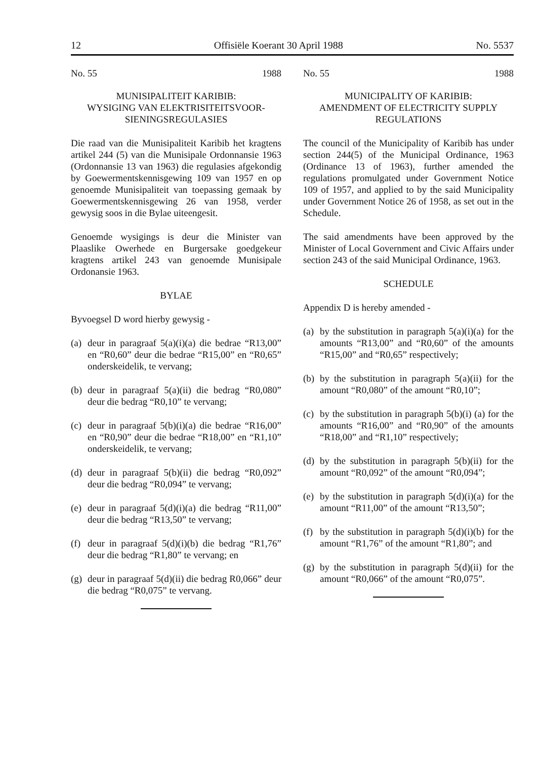12 Offisiële Koerant 30 April 1988 No. 5537
No. 55 1988
MUNISIPALITEIT KARIBIB:
WYSIGING VAN ELEKTRISITEITSVOOR-
SIENINGSREGULASIES
Die raad van die Munisipaliteit Karibib het kragtens artikel 244 (5) van die Munisipale Ordonnansie 1963 (Ordonnansie 13 van 1963) die regulasies afgekondig by Goewermentskennisgewing 109 van 1957 en op genoemde Munisipaliteit van toepassing gemaak by Goewermentskennisgewing 26 van 1958, verder gewysig soos in die Bylae uiteengesit.
Genoemde wysigings is deur die Minister van Plaaslike Owerhede en Burgersake goedgekeur kragtens artikel 243 van genoemde Munisipale Ordonansie 1963.
BYLAE
Byvoegsel D word hierby gewysig -
(a) deur in paragraaf 5(a)(i)(a) die bedrae “R13,00” en “R0,60” deur die bedrae “R15,00” en “R0,65” onderskeidelik, te vervang;
(b) deur in paragraaf 5(a)(ii) die bedrag “R0,080” deur die bedrag “R0,10” te vervang;
(c) deur in paragraaf 5(b)(i)(a) die bedrae “R16,00” en “R0,90” deur die bedrae “R18,00” en “R1,10” onderskeidelik, te vervang;
(d) deur in paragraaf 5(b)(ii) die bedrag “R0,092” deur die bedrag “R0,094” te vervang;
(e) deur in paragraaf 5(d)(i)(a) die bedrag “R11,00” deur die bedrag “R13,50” te vervang;
(f) deur in paragraaf 5(d)(i)(b) die bedrag “R1,76” deur die bedrag “R1,80” te vervang; en
(g) deur in paragraaf 5(d)(ii) die bedrag R0,066” deur die bedrag “R0,075” te vervang.
No. 55 1988
MUNICIPALITY OF KARIBIB:
AMENDMENT OF ELECTRICITY SUPPLY
REGULATIONS
The council of the Municipality of Karibib has under section 244(5) of the Municipal Ordinance, 1963 (Ordinance 13 of 1963), further amended the regulations promulgated under Government Notice 109 of 1957, and applied to by the said Municipality under Government Notice 26 of 1958, as set out in the Schedule.
The said amendments have been approved by the Minister of Local Government and Civic Affairs under section 243 of the said Municipal Ordinance, 1963.
SCHEDULE
Appendix D is hereby amended -
(a) by the substitution in paragraph 5(a)(i)(a) for the amounts “R13,00” and “R0,60” of the amounts “R15,00” and “R0,65” respectively;
(b) by the substitution in paragraph 5(a)(ii) for the amount “R0,080” of the amount “R0,10”;
(c) by the substitution in paragraph 5(b)(i) (a) for the amounts “R16,00” and “R0,90” of the amounts “R18,00” and “R1,10” respectively;
(d) by the substitution in paragraph 5(b)(ii) for the amount “R0,092” of the amount “R0,094”;
(e) by the substitution in paragraph 5(d)(i)(a) for the amount “R11,00” of the amount “R13,50”;
(f) by the substitution in paragraph 5(d)(i)(b) for the amount “R1,76” of the amount “R1,80”; and
(g) by the substitution in paragraph 5(d)(ii) for the amount “R0,066” of the amount “R0,075”.